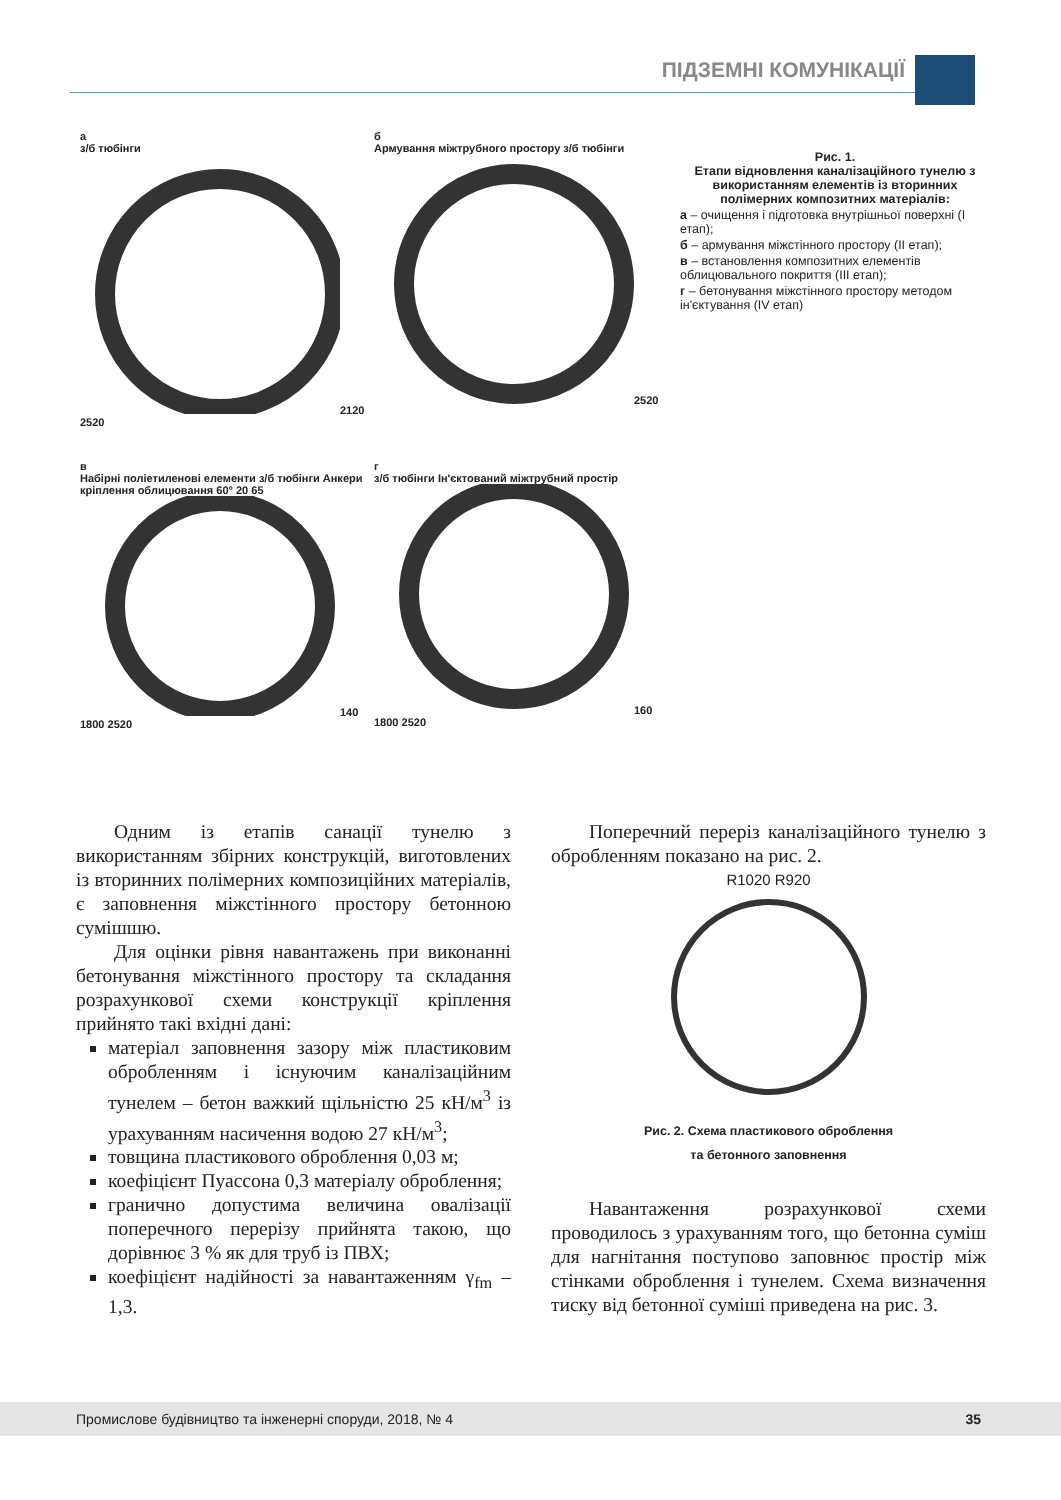ПІДЗЕМНІ КОМУНІКАЦІЇ
а
з/б тюбінги2120 2520
б
Армування міжтрубного простору з/б тюбінги2520
в
Набірні поліетиленові елементи з/б тюбінги Анкери кріплення облицювання 60° 20 65140 1800 2520
г
з/б тюбінги Ін'єктований міжтрубний простір160 1800 2520
Рис. 1.
Етапи відновлення каналізаційного тунелю з використанням елементів із вторинних полімерних композитних матеріалів:
а – очищення і підготовка внутрішньої поверхні (І етап);
б – армування міжстінного простору (ІІ етап);
в – встановлення композитних елементів облицювального покриття (ІІІ етап);
г – бетонування міжстінного простору методом ін'єктування (IV етап)
Одним із етапів санації тунелю з використанням збірних конструкцій, виготовлених із вторинних полімерних композиційних матеріалів, є заповнення міжстінного простору бетонною сумішшю.
Для оцінки рівня навантажень при виконанні бетонування міжстінного простору та складання розрахункової схеми конструкції кріплення прийнято такі вхідні дані:
матеріал заповнення зазору між пластиковим обробленням і існуючим каналізаційним тунелем – бетон важкий щільністю 25 кН/м<sup>3</sup> із урахуванням насичення водою 27 кН/м<sup>3</sup>;
товщина пластикового оброблення 0,03 м;
коефіцієнт Пуассона 0,3 матеріалу оброблення;
гранично допустима величина овалізації поперечного перерізу прийнята такою, що дорівнює 3 % як для труб із ПВХ;
коефіцієнт надійності за навантаженням γ<sub>fm</sub> – 1,3.
Поперечний переріз каналізаційного тунелю з обробленням показано на рис. 2.
R1020 R920
Рис. 2. Схема пластикового оброблення
та бетонного заповнення
Навантаження розрахункової схеми проводилось з урахуванням того, що бетонна суміш для нагнітання поступово заповнює простір між стінками оброблення і тунелем. Схема визначення тиску від бетонної суміші приведена на рис. 3.
Промислове будівництво та інженерні споруди, 2018, № 4 35